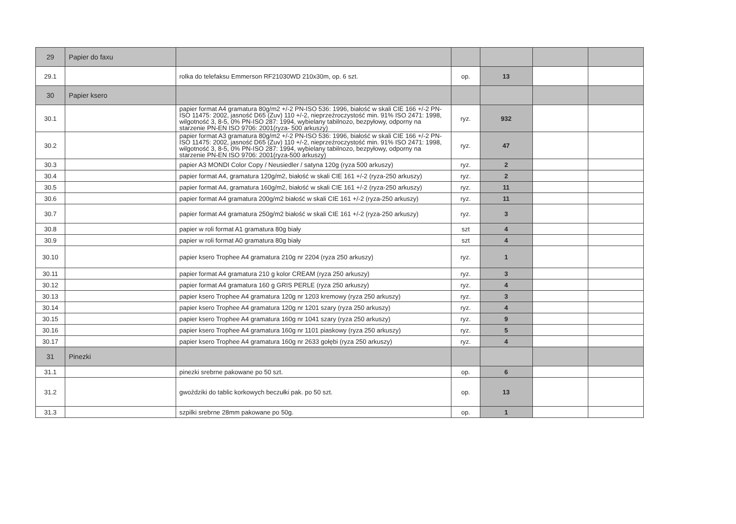| 29 | Papier do faxu | | | | | |
| 29.1 | | rolka do telefaksu Emmerson RF21030WD 210x30m, op. 6 szt. | op. | 13 | | |
| 30 | Papier ksero | | | | | |
| 30.1 | | papier format A4 gramatura 80g/m2 +/-2 PN-ISO 536: 1996, białość w skali CIE 166 +/-2 PN-ISO 11475: 2002, jasność D65 (Zuv) 110 +/-2, nieprzeźroczystość min. 91% ISO 2471: 1998, wilgotność 3, 8-5, 0% PN-ISO 287: 1994, wybielany tabilnozo, bezpyłowy, odporny na starzenie PN-EN ISO 9706: 2001(ryza- 500 arkuszy) | ryz. | 932 | | |
| 30.2 | | papier format A3 gramatura 80g/m2 +/-2 PN-ISO 536: 1996, białość w skali CIE 166 +/-2 PN-ISO 11475: 2002, jasność D65 (Zuv) 110 +/-2, nieprzeźroczystość min. 91% ISO 2471: 1998, wilgotność 3, 8-5, 0% PN-ISO 287: 1994, wybielany tabilnozo, bezpyłowy, odporny na starzenie PN-EN ISO 9706: 2001(ryza-500 arkuszy) | ryz. | 47 | | |
| 30.3 | | papier A3 MONDI Color Copy / Neusiedler / satyna 120g (ryza 500 arkuszy) | ryz. | 2 | | |
| 30.4 | | papier format A4, gramatura 120g/m2, białość w skali CIE 161 +/-2 (ryza-250 arkuszy) | ryz. | 2 | | |
| 30.5 | | papier format A4, gramatura 160g/m2, białość w skali CIE 161 +/-2 (ryza-250 arkuszy) | ryz. | 11 | | |
| 30.6 | | papier format A4 gramatura 200g/m2 białość w skali CIE 161 +/-2 (ryza-250 arkuszy) | ryz. | 11 | | |
| 30.7 | | papier format A4 gramatura 250g/m2 białość w skali CIE 161 +/-2 (ryza-250 arkuszy) | ryz. | 3 | | |
| 30.8 | | papier w roli format A1 gramatura 80g biały | szt | 4 | | |
| 30.9 | | papier w roli format A0 gramatura 80g biały | szt | 4 | | |
| 30.10 | | papier ksero Trophee A4 gramatura 210g nr 2204 (ryza 250 arkuszy) | ryz. | 1 | | |
| 30.11 | | papier format A4 gramatura 210 g kolor CREAM (ryza 250 arkuszy) | ryz. | 3 | | |
| 30.12 | | papier format A4 gramatura 160 g GRIS PERLE (ryza 250 arkuszy) | ryz. | 4 | | |
| 30.13 | | papier ksero Trophee A4 gramatura 120g nr 1203 kremowy (ryza 250 arkuszy) | ryz. | 3 | | |
| 30.14 | | papier ksero Trophee A4 gramatura 120g nr 1201 szary (ryza 250 arkuszy) | ryz. | 4 | | |
| 30.15 | | papier ksero Trophee A4 gramatura 160g nr 1041 szary (ryza 250 arkuszy) | ryz. | 9 | | |
| 30.16 | | papier ksero Trophee A4 gramatura 160g nr 1101 piaskowy (ryza 250 arkuszy) | ryz. | 5 | | |
| 30.17 | | papier ksero Trophee A4 gramatura 160g nr 2633 gołębi (ryza 250 arkuszy) | ryz. | 4 | | |
| 31 | Pinezki | | | | | |
| 31.1 | | pinezki srebrne pakowane po 50 szt. | op. | 6 | | |
| 31.2 | | gwoździki do tablic korkowych beczułki pak. po 50 szt. | op. | 13 | | |
| 31.3 | | szpilki srebrne 28mm pakowane po 50g. | op. | 1 | | |